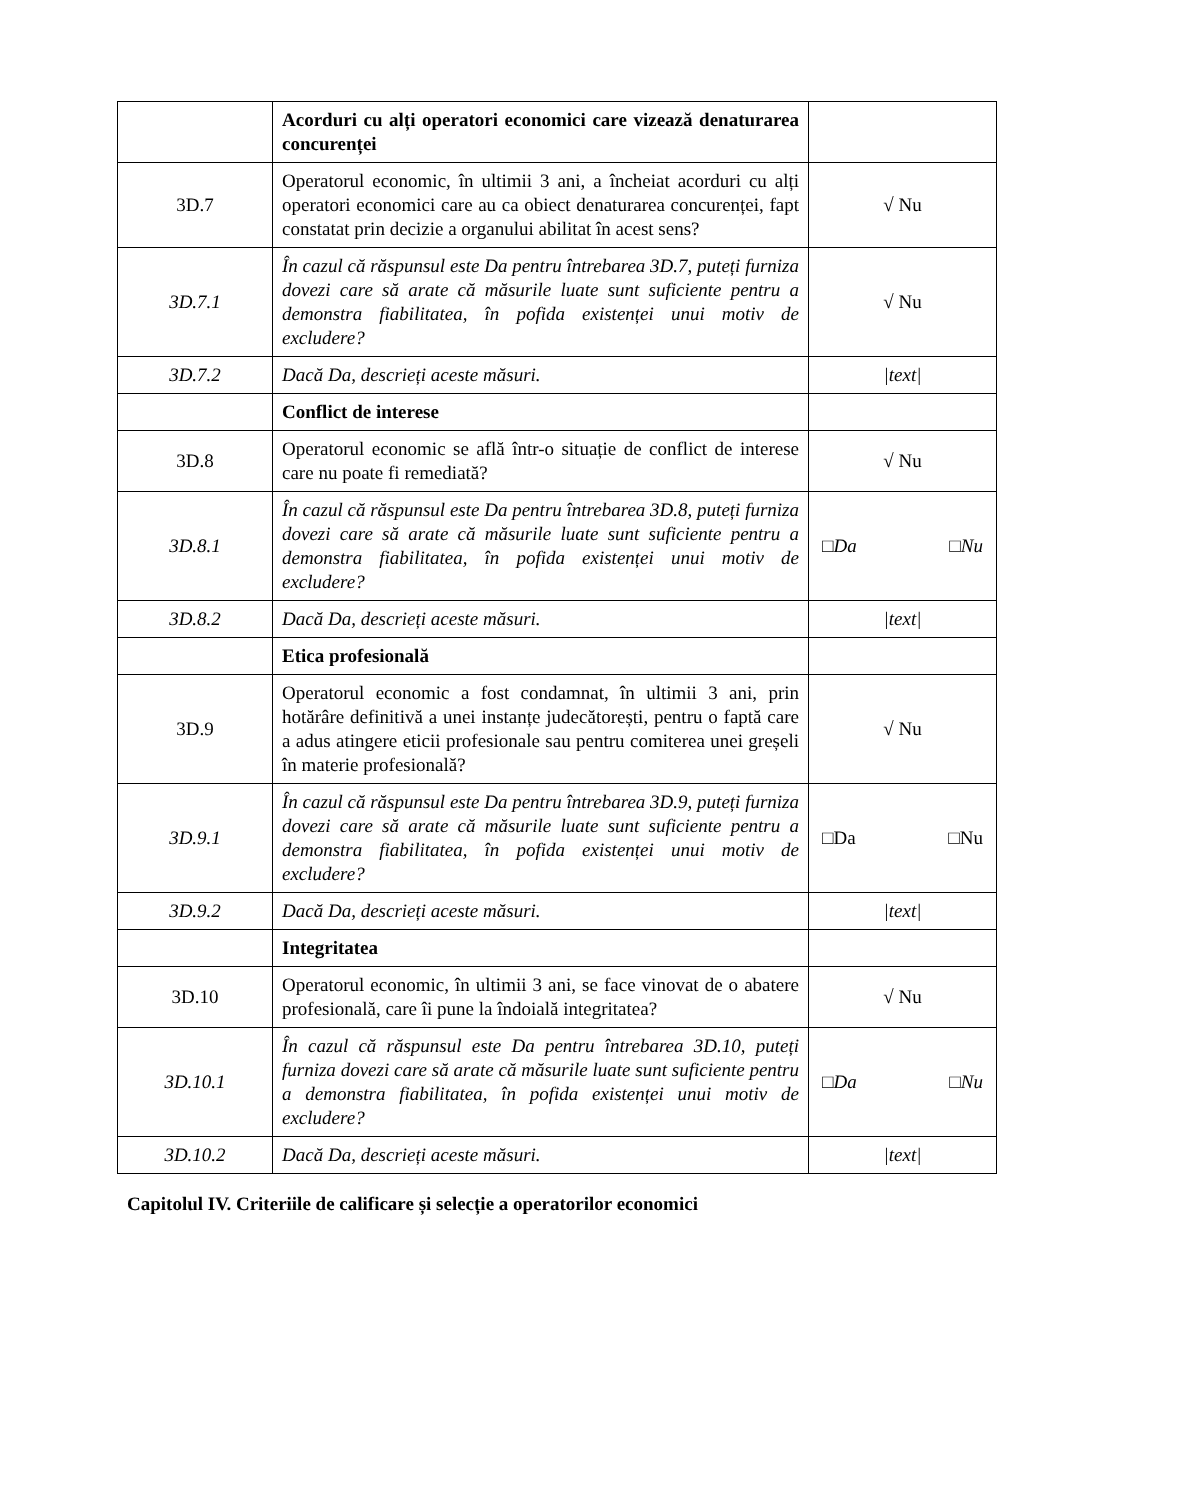| | Acorduri cu alți operatori economici care vizează denaturarea concurenței | |
| 3D.7 | Operatorul economic, în ultimii 3 ani, a încheiat acorduri cu alți operatori economici care au ca obiect denaturarea concurenței, fapt constatat prin decizie a organului abilitat în acest sens? | √ Nu |
| 3D.7.1 | În cazul că răspunsul este Da pentru întrebarea 3D.7, puteți furniza dovezi care să arate că măsurile luate sunt suficiente pentru a demonstra fiabilitatea, în pofida existenței unui motiv de excludere? | √ Nu |
| 3D.7.2 | Dacă Da, descrieți aceste măsuri. | /text/ |
| | Conflict de interese | |
| 3D.8 | Operatorul economic se află într-o situație de conflict de interese care nu poate fi remediată? | √ Nu |
| 3D.8.1 | În cazul că răspunsul este Da pentru întrebarea 3D.8, puteți furniza dovezi care să arate că măsurile luate sunt suficiente pentru a demonstra fiabilitatea, în pofida existenței unui motiv de excludere? | □Da □Nu |
| 3D.8.2 | Dacă Da, descrieți aceste măsuri. | /text/ |
| | Etica profesională | |
| 3D.9 | Operatorul economic a fost condamnat, în ultimii 3 ani, prin hotărâre definitivă a unei instanțe judecătorești, pentru o faptă care a adus atingere eticii profesionale sau pentru comiterea unei greșeli în materie profesională? | √ Nu |
| 3D.9.1 | În cazul că răspunsul este Da pentru întrebarea 3D.9, puteți furniza dovezi care să arate că măsurile luate sunt suficiente pentru a demonstra fiabilitatea, în pofida existenței unui motiv de excludere? | □Da □Nu |
| 3D.9.2 | Dacă Da, descrieți aceste măsuri. | /text/ |
| | Integritatea | |
| 3D.10 | Operatorul economic, în ultimii 3 ani, se face vinovat de o abatere profesională, care îi pune la îndoială integritatea? | √ Nu |
| 3D.10.1 | În cazul că răspunsul este Da pentru întrebarea 3D.10, puteți furniza dovezi care să arate că măsurile luate sunt suficiente pentru a demonstra fiabilitatea, în pofida existenței unui motiv de excludere? | □Da □Nu |
| 3D.10.2 | Dacă Da, descrieți aceste măsuri. | /text/ |
Capitolul IV. Criteriile de calificare și selecție a operatorilor economici